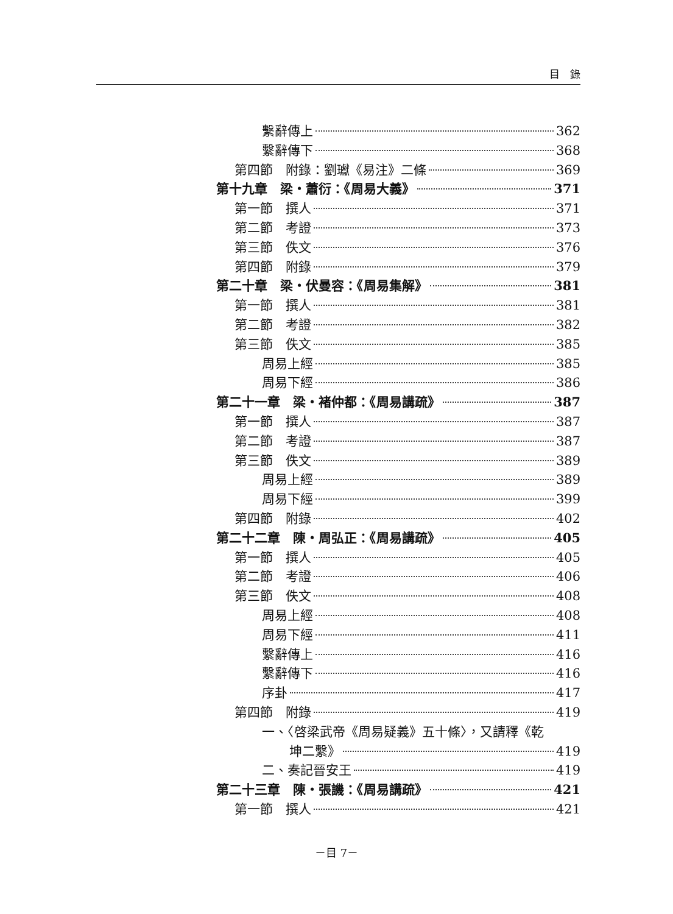目　錄
繫辭傳上 362
繫辭傳下 368
第四節　附錄：劉瓛《易注》二條 369
第十九章　梁・蕭衍：《周易大義》 371
第一節　撰人 371
第二節　考證 373
第三節　佚文 376
第四節　附錄 379
第二十章　梁・伏曼容：《周易集解》 381
第一節　撰人 381
第二節　考證 382
第三節　佚文 385
周易上經 385
周易下經 386
第二十一章　梁・褚仲都：《周易講疏》 387
第一節　撰人 387
第二節　考證 387
第三節　佚文 389
周易上經 389
周易下經 399
第四節　附錄 402
第二十二章　陳・周弘正：《周易講疏》 405
第一節　撰人 405
第二節　考證 406
第三節　佚文 408
周易上經 408
周易下經 411
繫辭傳上 416
繫辭傳下 416
序卦 417
第四節　附錄 419
一、〈啓梁武帝《周易疑義》五十條〉，又請釋《乾
坤二繫》 419
二、奏記晉安王 419
第二十三章　陳・張譏：《周易講疏》 421
第一節　撰人 421
－目 7－